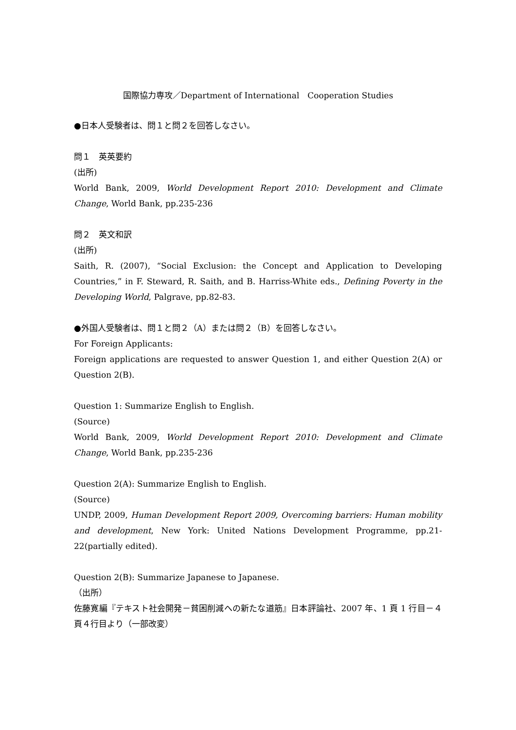国際協力専攻／Department of International　Cooperation Studies
●日本人受験者は、問１と問２を回答しなさい。
問１　英英要約
(出所)
World Bank, 2009, World Development Report 2010: Development and Climate Change, World Bank, pp.235-236
問２　英文和訳
(出所)
Saith, R. (2007), “Social Exclusion: the Concept and Application to Developing Countries,” in F. Steward, R. Saith, and B. Harriss-White eds., Defining Poverty in the Developing World, Palgrave, pp.82-83.
●外国人受験者は、問１と問２（A）または問２（B）を回答しなさい。
For Foreign Applicants:
Foreign applications are requested to answer Question 1, and either Question 2(A) or Question 2(B).
Question 1: Summarize English to English.
(Source)
World Bank, 2009, World Development Report 2010: Development and Climate Change, World Bank, pp.235-236
Question 2(A): Summarize English to English.
(Source)
UNDP, 2009, Human Development Report 2009, Overcoming barriers: Human mobility and development, New York: United Nations Development Programme, pp.21-22(partially edited).
Question 2(B): Summarize Japanese to Japanese.
（出所）
佐藤寛編『テキスト社会開発－貧困削減への新たな道筋』日本評論社、2007 年、1 頁 1 行目－４頁４行目より（一部改変）